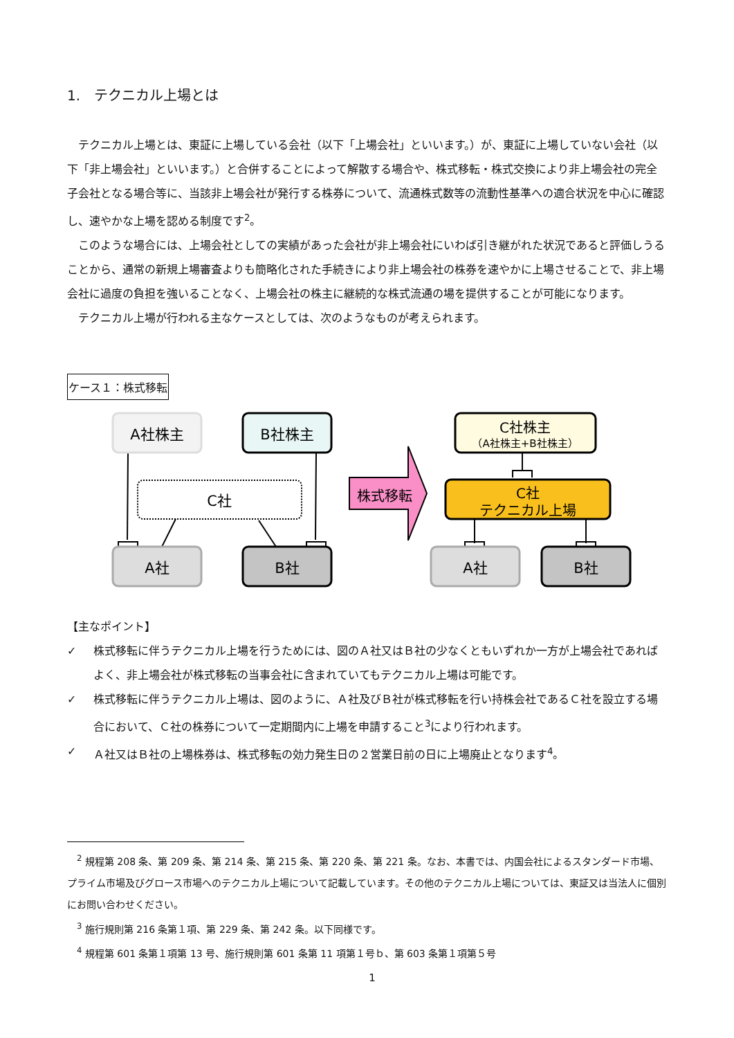1.　テクニカル上場とは
テクニカル上場とは、東証に上場している会社（以下「上場会社」といいます。）が、東証に上場していない会社（以下「非上場会社」といいます。）と合併することによって解散する場合や、株式移転・株式交換により非上場会社の完全子会社となる場合等に、当該非上場会社が発行する株券について、流通株式数等の流動性基準への適合状況を中心に確認し、速やかな上場を認める制度です<sup>2</sup>。
このような場合には、上場会社としての実績があった会社が非上場会社にいわば引き継がれた状況であると評価しうることから、通常の新規上場審査よりも簡略化された手続きにより非上場会社の株券を速やかに上場させることで、非上場会社に過度の負担を強いることなく、上場会社の株主に継続的な株式流通の場を提供することが可能になります。
テクニカル上場が行われる主なケースとしては、次のようなものが考えられます。
ケース１：株式移転
A社株主
B社株主
C社
A社
B社
株式移転
C社株主
（A社株主+B社株主）
C社
テクニカル上場
A社
B社
【主なポイント】
✓ 株式移転に伴うテクニカル上場を行うためには、図のＡ社又はＢ社の少なくともいずれか一方が上場会社であればよく、非上場会社が株式移転の当事会社に含まれていてもテクニカル上場は可能です。
✓ 株式移転に伴うテクニカル上場は、図のように、Ａ社及びＢ社が株式移転を行い持株会社であるＣ社を設立する場合において、Ｃ社の株券について一定期間内に上場を申請すること<sup>3</sup>により行われます。
✓ Ａ社又はＢ社の上場株券は、株式移転の効力発生日の２営業日前の日に上場廃止となります<sup>4</sup>。
<sup>2</sup> 規程第 208 条、第 209 条、第 214 条、第 215 条、第 220 条、第 221 条。なお、本書では、内国会社によるスタンダード市場、プライム市場及びグロース市場へのテクニカル上場について記載しています。その他のテクニカル上場については、東証又は当法人に個別にお問い合わせください。
<sup>3</sup> 施行規則第 216 条第１項、第 229 条、第 242 条。以下同様です。
<sup>4</sup> 規程第 601 条第１項第 13 号、施行規則第 601 条第 11 項第１号ｂ、第 603 条第１項第５号
1